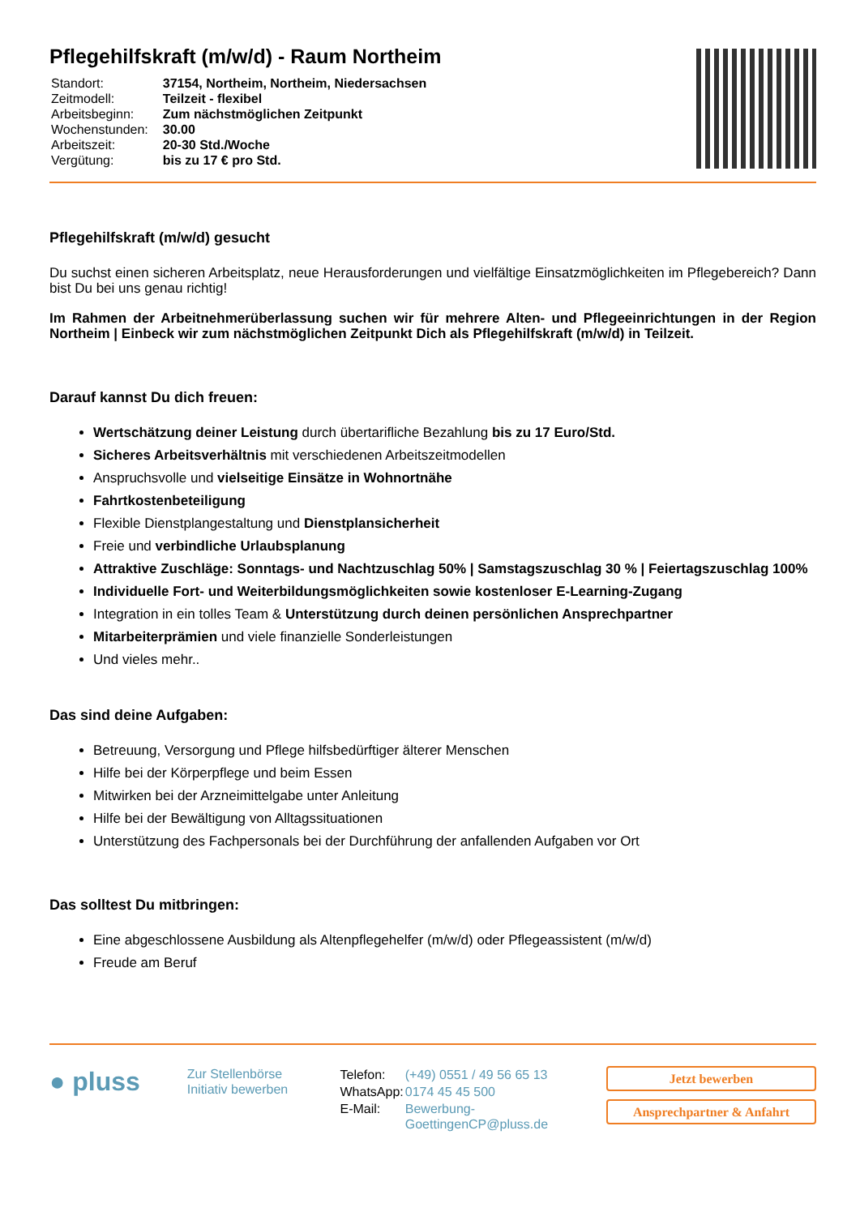Pflegehilfskraft (m/w/d) - Raum Northeim
| Standort: | 37154, Northeim, Northeim, Niedersachsen |
| Zeitmodell: | Teilzeit - flexibel |
| Arbeitsbeginn: | Zum nächstmöglichen Zeitpunkt |
| Wochenstunden: | 30.00 |
| Arbeitszeit: | 20-30 Std./Woche |
| Vergütung: | bis zu 17 € pro Std. |
Pflegehilfskraft (m/w/d) gesucht
Du suchst einen sicheren Arbeitsplatz, neue Herausforderungen und vielfältige Einsatzmöglichkeiten im Pflegebereich? Dann bist Du bei uns genau richtig!
Im Rahmen der Arbeitnehmerüberlassung suchen wir für mehrere Alten- und Pflegeeinrichtungen in der Region Northeim | Einbeck wir zum nächstmöglichen Zeitpunkt Dich als Pflegehilfskraft (m/w/d) in Teilzeit.
Darauf kannst Du dich freuen:
Wertschätzung deiner Leistung durch übertarifliche Bezahlung bis zu 17 Euro/Std.
Sicheres Arbeitsverhältnis mit verschiedenen Arbeitszeitmodellen
Anspruchsvolle und vielseitige Einsätze in Wohnortnähe
Fahrtkostenbeteiligung
Flexible Dienstplangestaltung und Dienstplansicherheit
Freie und verbindliche Urlaubsplanung
Attraktive Zuschläge: Sonntags- und Nachtzuschlag 50% | Samstagszuschlag 30 % | Feiertagszuschlag 100%
Individuelle Fort- und Weiterbildungsmöglichkeiten sowie kostenloser E-Learning-Zugang
Integration in ein tolles Team & Unterstützung durch deinen persönlichen Ansprechpartner
Mitarbeiterprämien und viele finanzielle Sonderleistungen
Und vieles mehr..
Das sind deine Aufgaben:
Betreuung, Versorgung und Pflege hilfsbedürftiger älterer Menschen
Hilfe bei der Körperpflege und beim Essen
Mitwirken bei der Arzneimittelgabe unter Anleitung
Hilfe bei der Bewältigung von Alltagssituationen
Unterstützung des Fachpersonals bei der Durchführung der anfallenden Aufgaben vor Ort
Das solltest Du mitbringen:
Eine abgeschlossene Ausbildung als Altenpflegehelfer (m/w/d) oder Pflegeassistent (m/w/d)
Freude am Beruf
● pluss
Zur Stellenbörse
Initiativ bewerben
| Telefon: | (+49) 0551 / 49 56 65 13 |
| WhatsApp: | 0174 45 45 500 |
| E-Mail: | Bewerbung-GoettingenCP@pluss.de |
Jetzt bewerben
Ansprechpartner & Anfahrt